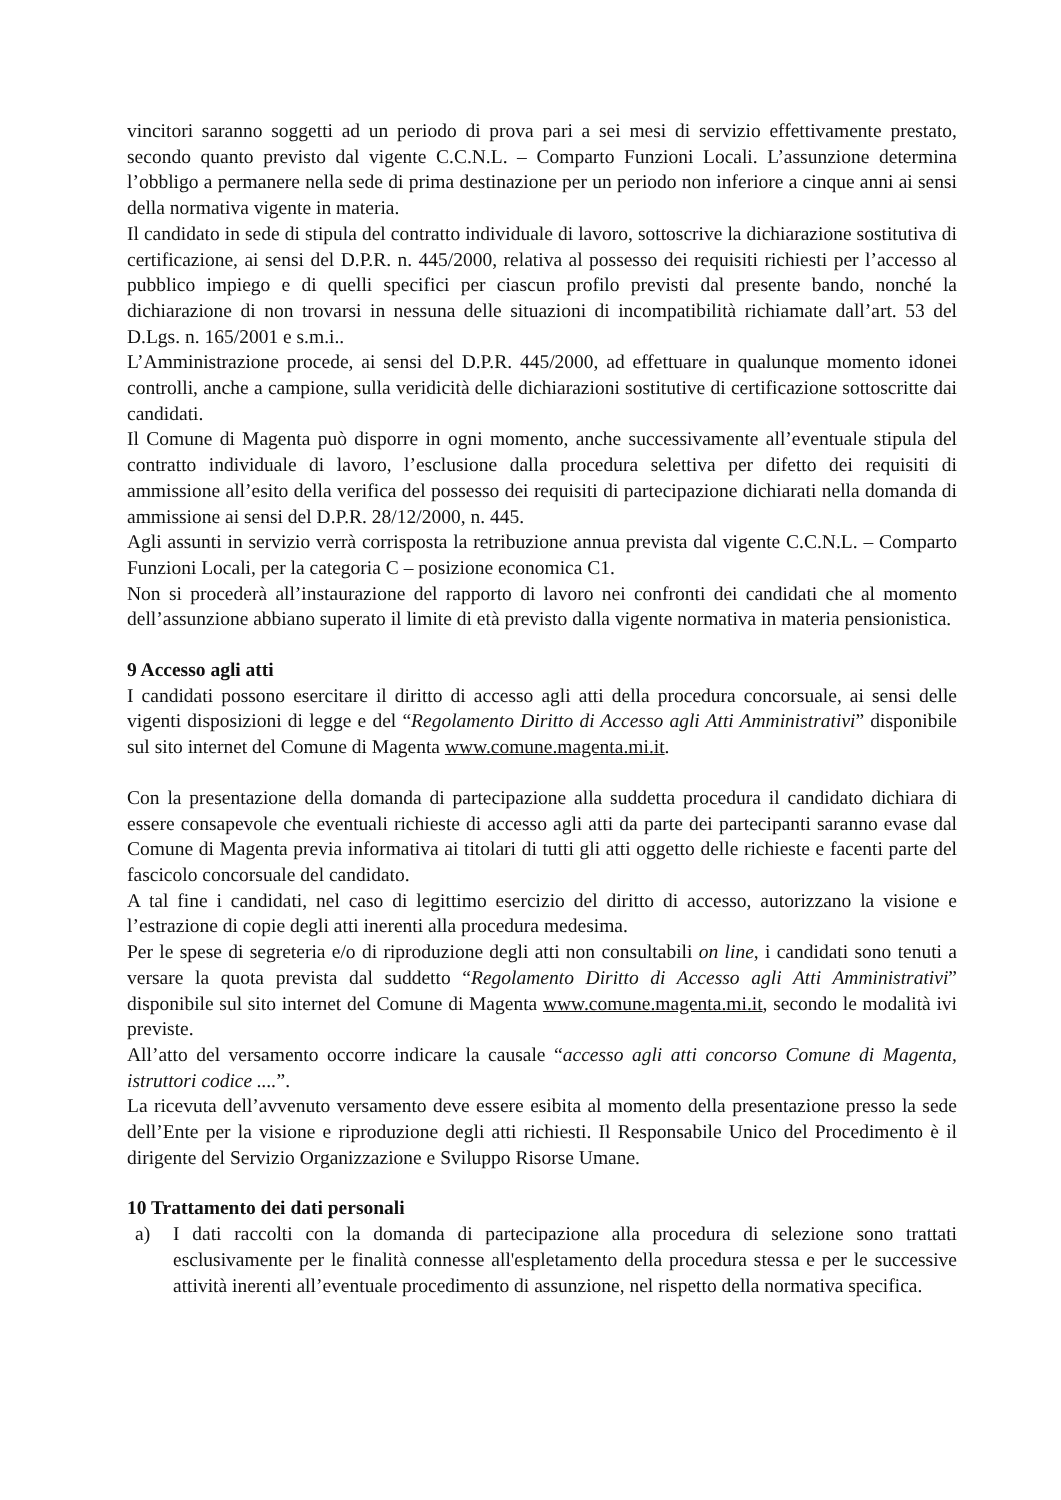vincitori saranno soggetti ad un periodo di prova pari a sei mesi di servizio effettivamente prestato, secondo quanto previsto dal vigente C.C.N.L. – Comparto Funzioni Locali. L’assunzione determina l’obbligo a permanere nella sede di prima destinazione per un periodo non inferiore a cinque anni ai sensi della normativa vigente in materia.
Il candidato in sede di stipula del contratto individuale di lavoro, sottoscrive la dichiarazione sostitutiva di certificazione, ai sensi del D.P.R. n. 445/2000, relativa al possesso dei requisiti richiesti per l’accesso al pubblico impiego e di quelli specifici per ciascun profilo previsti dal presente bando, nonché la dichiarazione di non trovarsi in nessuna delle situazioni di incompatibilità richiamate dall’art. 53 del D.Lgs. n. 165/2001 e s.m.i..
L’Amministrazione procede, ai sensi del D.P.R. 445/2000, ad effettuare in qualunque momento idonei controlli, anche a campione, sulla veridicità delle dichiarazioni sostitutive di certificazione sottoscritte dai candidati.
Il Comune di Magenta può disporre in ogni momento, anche successivamente all’eventuale stipula del contratto individuale di lavoro, l’esclusione dalla procedura selettiva per difetto dei requisiti di ammissione all’esito della verifica del possesso dei requisiti di partecipazione dichiarati nella domanda di ammissione ai sensi del D.P.R. 28/12/2000, n. 445.
Agli assunti in servizio verrà corrisposta la retribuzione annua prevista dal vigente C.C.N.L. – Comparto Funzioni Locali, per la categoria C – posizione economica C1.
Non si procederà all’instaurazione del rapporto di lavoro nei confronti dei candidati che al momento dell’assunzione abbiano superato il limite di età previsto dalla vigente normativa in materia pensionistica.
9 Accesso agli atti
I candidati possono esercitare il diritto di accesso agli atti della procedura concorsuale, ai sensi delle vigenti disposizioni di legge e del “Regolamento Diritto di Accesso agli Atti Amministrativi” disponibile sul sito internet del Comune di Magenta www.comune.magenta.mi.it.
Con la presentazione della domanda di partecipazione alla suddetta procedura il candidato dichiara di essere consapevole che eventuali richieste di accesso agli atti da parte dei partecipanti saranno evase dal Comune di Magenta previa informativa ai titolari di tutti gli atti oggetto delle richieste e facenti parte del fascicolo concorsuale del candidato.
A tal fine i candidati, nel caso di legittimo esercizio del diritto di accesso, autorizzano la visione e l’estrazione di copie degli atti inerenti alla procedura medesima.
Per le spese di segreteria e/o di riproduzione degli atti non consultabili on line, i candidati sono tenuti a versare la quota prevista dal suddetto “Regolamento Diritto di Accesso agli Atti Amministrativi” disponibile sul sito internet del Comune di Magenta www.comune.magenta.mi.it, secondo le modalità ivi previste.
All’atto del versamento occorre indicare la causale “accesso agli atti concorso Comune di Magenta, istruttori codice ....”.
La ricevuta dell’avvenuto versamento deve essere esibita al momento della presentazione presso la sede dell’Ente per la visione e riproduzione degli atti richiesti. Il Responsabile Unico del Procedimento è il dirigente del Servizio Organizzazione e Sviluppo Risorse Umane.
10 Trattamento dei dati personali
a) I dati raccolti con la domanda di partecipazione alla procedura di selezione sono trattati esclusivamente per le finalità connesse all'espletamento della procedura stessa e per le successive attività inerenti all’eventuale procedimento di assunzione, nel rispetto della normativa specifica.